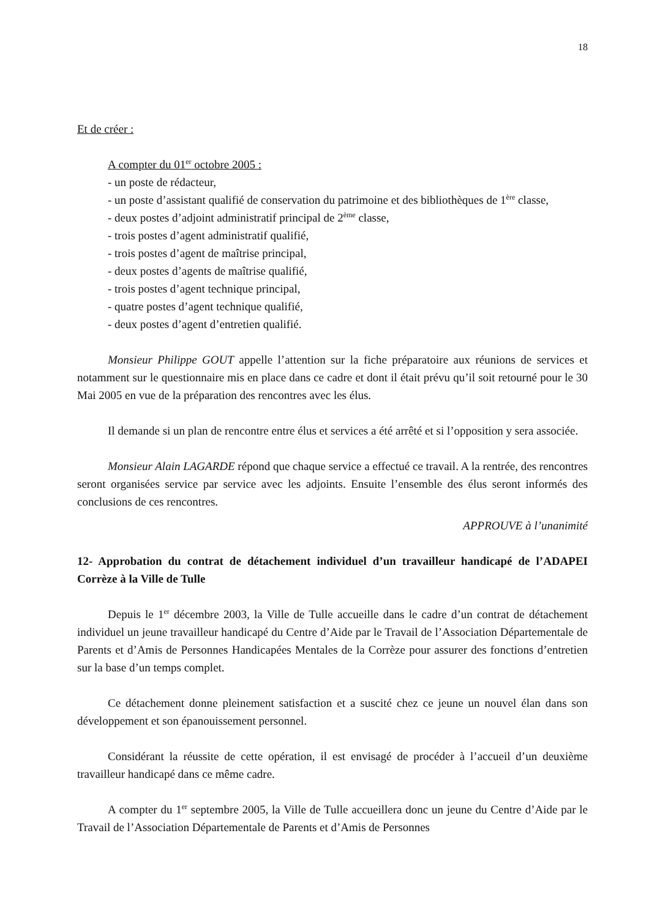18
Et de créer :
A compter du 01<sup>er</sup> octobre 2005 :
- un poste de rédacteur,
- un poste d’assistant qualifié de conservation du patrimoine et des bibliothèques de 1<sup>ère</sup> classe,
- deux postes d’adjoint administratif principal de 2<sup>ème</sup> classe,
- trois postes d’agent administratif qualifié,
- trois postes d’agent de maîtrise principal,
- deux postes d’agents de maîtrise qualifié,
- trois postes d’agent technique principal,
- quatre postes d’agent technique qualifié,
- deux postes d’agent d’entretien qualifié.
Monsieur Philippe GOUT appelle l’attention sur la fiche préparatoire aux réunions de services et notamment sur le questionnaire mis en place dans ce cadre et dont il était prévu qu’il soit retourné pour le 30 Mai 2005 en vue de la préparation des rencontres avec les élus.
Il demande si un plan de rencontre entre élus et services a été arrêté et si l’opposition y sera associée.
Monsieur Alain LAGARDE répond que chaque service a effectué ce travail. A la rentrée, des rencontres seront organisées service par service avec les adjoints. Ensuite l’ensemble des élus seront informés des conclusions de ces rencontres.
APPROUVE à l’unanimité
12- Approbation du contrat de détachement individuel d’un travailleur handicapé de l’ADAPEI Corrèze à la Ville de Tulle
Depuis le 1<sup>er</sup> décembre 2003, la Ville de Tulle accueille dans le cadre d’un contrat de détachement individuel un jeune travailleur handicapé du Centre d’Aide par le Travail de l’Association Départementale de Parents et d’Amis de Personnes Handicapées Mentales de la Corrèze pour assurer des fonctions d’entretien sur la base d’un temps complet.
Ce détachement donne pleinement satisfaction et a suscité chez ce jeune un nouvel élan dans son développement et son épanouissement personnel.
Considérant la réussite de cette opération, il est envisagé de procéder à l’accueil d’un deuxième travailleur handicapé dans ce même cadre.
A compter du 1<sup>er</sup> septembre 2005, la Ville de Tulle accueillera donc un jeune du Centre d’Aide par le Travail de l’Association Départementale de Parents et d’Amis de Personnes